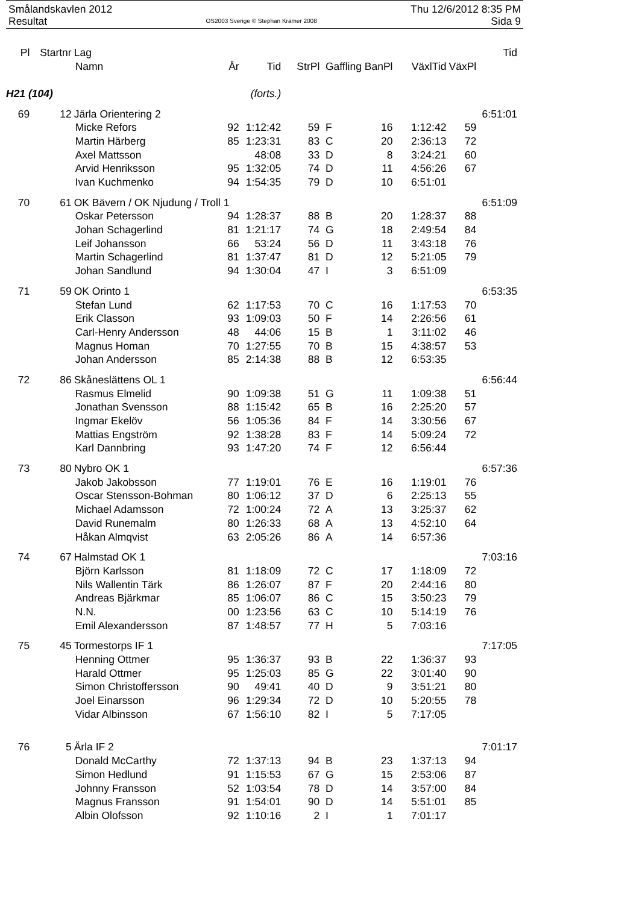Smålandskavlen 2012
Resultat
OS2003 Sverige © Stephan Krämer 2008
Thu 12/6/2012 8:35 PM
Sida 9
| Pl | Startnr | Lag | | | | | | | | Tid |
| --- | --- | --- | --- | --- | --- | --- | --- | --- | --- | --- |
| | | Namn | År | Tid | StrPl | | Gaffling BanPl | VäxlTid | VäxPl | |
| H21 (104) | | | (forts.) | | | | | | | |
| 69 | 12 | Järla Orientering 2 | | | | | | | | 6:51:01 |
| | | Micke Refors | 92 | 1:12:42 | 59 | | F 16 | 1:12:42 | 59 | |
| | | Martin Härberg | 85 | 1:23:31 | 83 | | C 20 | 2:36:13 | 72 | |
| | | Axel Mattsson | | 48:08 | 33 | | D 8 | 3:24:21 | 60 | |
| | | Arvid Henriksson | 95 | 1:32:05 | 74 | | D 11 | 4:56:26 | 67 | |
| | | Ivan Kuchmenko | 94 | 1:54:35 | 79 | | D 10 | 6:51:01 | | |
| 70 | 61 | OK Bävern / OK Njudung / Troll 1 | | | | | | | | 6:51:09 |
| | | Oskar Petersson | 94 | 1:28:37 | 88 | | B 20 | 1:28:37 | 88 | |
| | | Johan Schagerlind | 81 | 1:21:17 | 74 | | G 18 | 2:49:54 | 84 | |
| | | Leif Johansson | 66 | 53:24 | 56 | | D 11 | 3:43:18 | 76 | |
| | | Martin Schagerlind | 81 | 1:37:47 | 81 | | D 12 | 5:21:05 | 79 | |
| | | Johan Sandlund | 94 | 1:30:04 | 47 | | I 3 | 6:51:09 | | |
| 71 | 59 | OK Orinto 1 | | | | | | | | 6:53:35 |
| | | Stefan Lund | 62 | 1:17:53 | 70 | | C 16 | 1:17:53 | 70 | |
| | | Erik Classon | 93 | 1:09:03 | 50 | | F 14 | 2:26:56 | 61 | |
| | | Carl-Henry Andersson | 48 | 44:06 | 15 | | B 1 | 3:11:02 | 46 | |
| | | Magnus Homan | 70 | 1:27:55 | 70 | | B 15 | 4:38:57 | 53 | |
| | | Johan Andersson | 85 | 2:14:38 | 88 | | B 12 | 6:53:35 | | |
| 72 | 86 | Skåneslättens OL 1 | | | | | | | | 6:56:44 |
| | | Rasmus Elmelid | 90 | 1:09:38 | 51 | | G 11 | 1:09:38 | 51 | |
| | | Jonathan Svensson | 88 | 1:15:42 | 65 | | B 16 | 2:25:20 | 57 | |
| | | Ingmar Ekelöv | 56 | 1:05:36 | 84 | | F 14 | 3:30:56 | 67 | |
| | | Mattias Engström | 92 | 1:38:28 | 83 | | F 14 | 5:09:24 | 72 | |
| | | Karl Dannbring | 93 | 1:47:20 | 74 | | F 12 | 6:56:44 | | |
| 73 | 80 | Nybro OK 1 | | | | | | | | 6:57:36 |
| | | Jakob Jakobsson | 77 | 1:19:01 | 76 | | E 16 | 1:19:01 | 76 | |
| | | Oscar Stensson-Bohman | 80 | 1:06:12 | 37 | | D 6 | 2:25:13 | 55 | |
| | | Michael Adamsson | 72 | 1:00:24 | 72 | | A 13 | 3:25:37 | 62 | |
| | | David Runemalm | 80 | 1:26:33 | 68 | | A 13 | 4:52:10 | 64 | |
| | | Håkan Almqvist | 63 | 2:05:26 | 86 | | A 14 | 6:57:36 | | |
| 74 | 67 | Halmstad OK 1 | | | | | | | | 7:03:16 |
| | | Björn Karlsson | 81 | 1:18:09 | 72 | | C 17 | 1:18:09 | 72 | |
| | | Nils Wallentin Tärk | 86 | 1:26:07 | 87 | | F 20 | 2:44:16 | 80 | |
| | | Andreas Bjärkmar | 85 | 1:06:07 | 86 | | C 15 | 3:50:23 | 79 | |
| | | N.N. | 00 | 1:23:56 | 63 | | C 10 | 5:14:19 | 76 | |
| | | Emil Alexandersson | 87 | 1:48:57 | 77 | | H 5 | 7:03:16 | | |
| 75 | 45 | Tormestorps IF 1 | | | | | | | | 7:17:05 |
| | | Henning Ottmer | 95 | 1:36:37 | 93 | | B 22 | 1:36:37 | 93 | |
| | | Harald Ottmer | 95 | 1:25:03 | 85 | | G 22 | 3:01:40 | 90 | |
| | | Simon Christoffersson | 90 | 49:41 | 40 | | D 9 | 3:51:21 | 80 | |
| | | Joel Einarsson | 96 | 1:29:34 | 72 | | D 10 | 5:20:55 | 78 | |
| | | Vidar Albinsson | 67 | 1:56:10 | 82 | | I 5 | 7:17:05 | | |
| 76 | 5 | Ärla IF 2 | | | | | | | | 7:01:17 |
| | | Donald McCarthy | 72 | 1:37:13 | 94 | | B 23 | 1:37:13 | 94 | |
| | | Simon Hedlund | 91 | 1:15:53 | 67 | | G 15 | 2:53:06 | 87 | |
| | | Johnny Fransson | 52 | 1:03:54 | 78 | | D 14 | 3:57:00 | 84 | |
| | | Magnus Fransson | 91 | 1:54:01 | 90 | | D 14 | 5:51:01 | 85 | |
| | | Albin Olofsson | 92 | 1:10:16 | 2 | | I 1 | 7:01:17 | | |